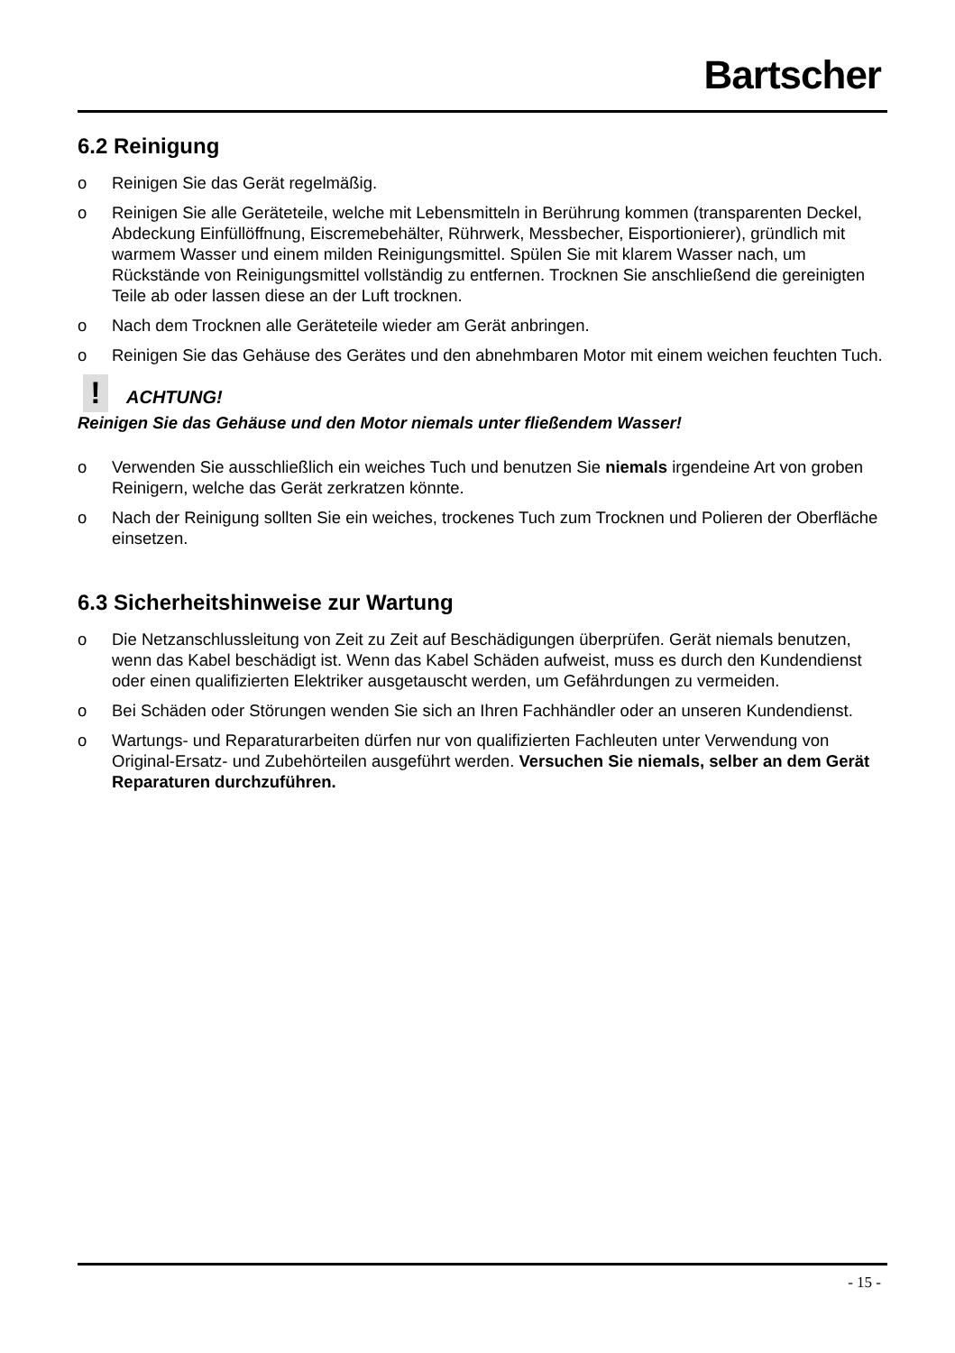Bartscher
6.2 Reinigung
o Reinigen Sie das Gerät regelmäßig.
o Reinigen Sie alle Geräteteile, welche mit Lebensmitteln in Berührung kommen (transparenten Deckel, Abdeckung Einfüllöffnung, Eiscremebehälter, Rührwerk, Messbecher, Eisportionierer), gründlich mit warmem Wasser und einem milden Reinigungsmittel. Spülen Sie mit klarem Wasser nach, um Rückstände von Reinigungsmittel vollständig zu entfernen. Trocknen Sie anschließend die gereinigten Teile ab oder lassen diese an der Luft trocknen.
o Nach dem Trocknen alle Geräteteile wieder am Gerät anbringen.
o Reinigen Sie das Gehäuse des Gerätes und den abnehmbaren Motor mit einem weichen feuchten Tuch.
! ACHTUNG!
Reinigen Sie das Gehäuse und den Motor niemals unter fließendem Wasser!
o Verwenden Sie ausschließlich ein weiches Tuch und benutzen Sie niemals irgendeine Art von groben Reinigern, welche das Gerät zerkratzen könnte.
o Nach der Reinigung sollten Sie ein weiches, trockenes Tuch zum Trocknen und Polieren der Oberfläche einsetzen.
6.3 Sicherheitshinweise zur Wartung
o Die Netzanschlussleitung von Zeit zu Zeit auf Beschädigungen überprüfen. Gerät niemals benutzen, wenn das Kabel beschädigt ist. Wenn das Kabel Schäden aufweist, muss es durch den Kundendienst oder einen qualifizierten Elektriker ausgetauscht werden, um Gefährdungen zu vermeiden.
o Bei Schäden oder Störungen wenden Sie sich an Ihren Fachhändler oder an unseren Kundendienst.
o Wartungs- und Reparaturarbeiten dürfen nur von qualifizierten Fachleuten unter Verwendung von Original-Ersatz- und Zubehörteilen ausgeführt werden. Versuchen Sie niemals, selber an dem Gerät Reparaturen durchzuführen.
- 15 -